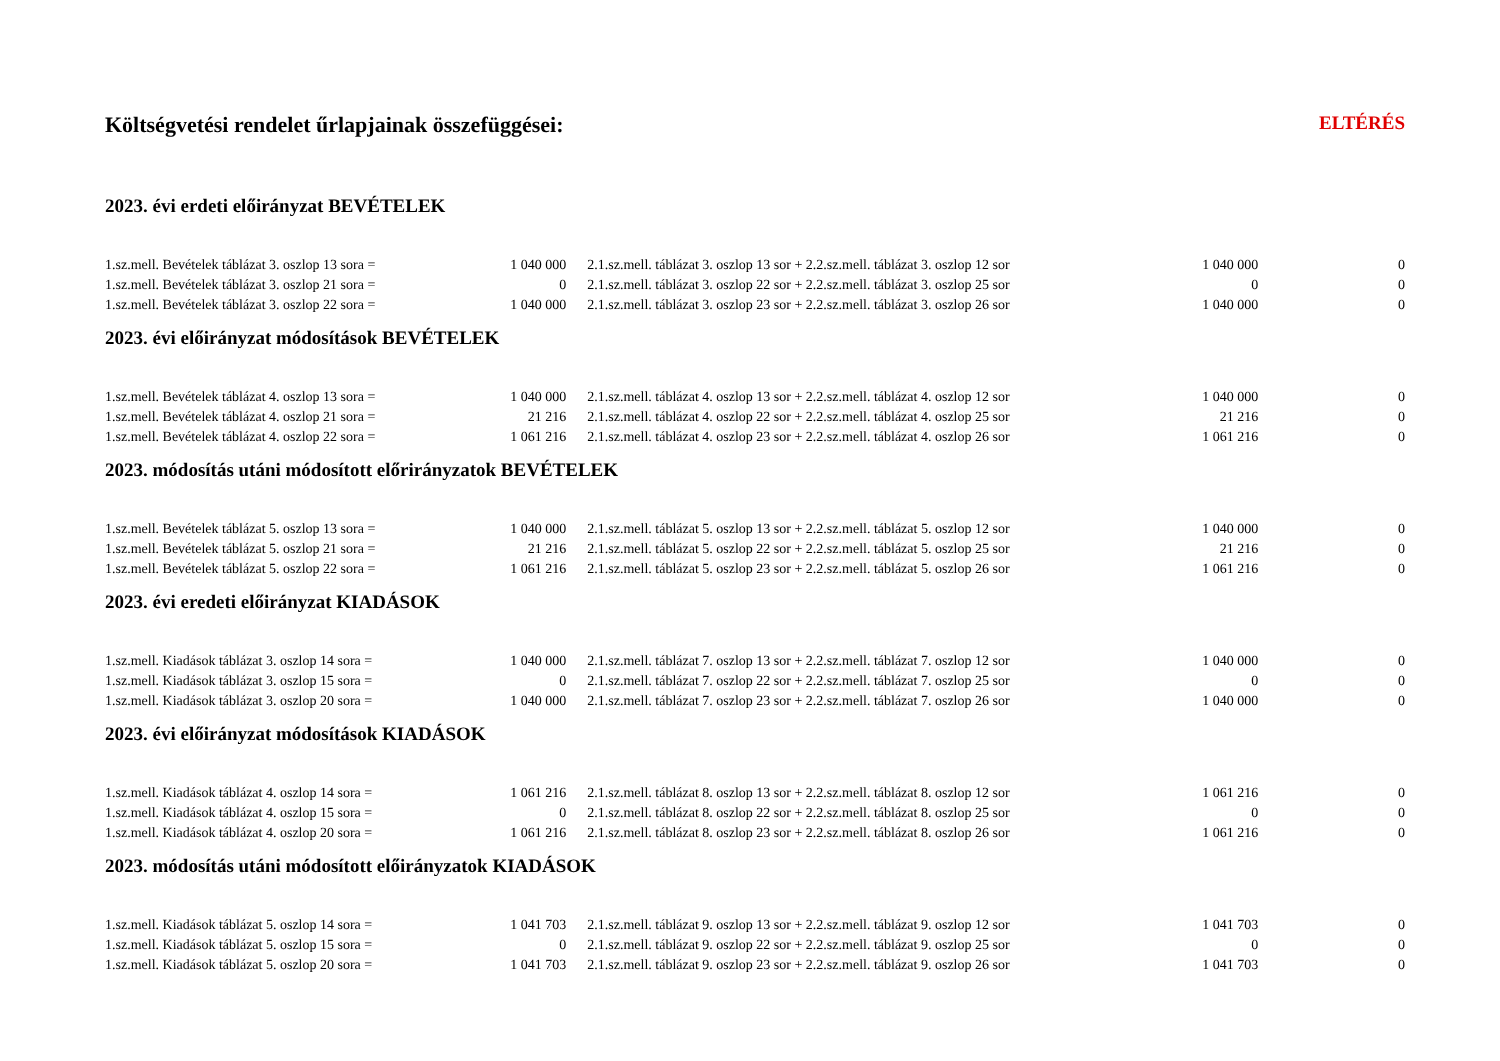Költségvetési rendelet űrlapjainak összefüggései: ELTÉRÉS
| 2023. évi erdeti előirányzat BEVÉTELEK | | | | | |
| 1.sz.mell. Bevételek táblázat 3. oszlop 13 sora = | 1 040 000 | | 2.1.sz.mell. táblázat 3. oszlop 13 sor + 2.2.sz.mell. táblázat 3. oszlop 12 sor | 1 040 000 | 0 |
| 1.sz.mell. Bevételek táblázat 3. oszlop 21 sora = | 0 | | 2.1.sz.mell. táblázat 3. oszlop 22 sor + 2.2.sz.mell. táblázat 3. oszlop 25 sor | 0 | 0 |
| 1.sz.mell. Bevételek táblázat 3. oszlop 22 sora = | 1 040 000 | | 2.1.sz.mell. táblázat 3. oszlop 23 sor + 2.2.sz.mell. táblázat 3. oszlop 26 sor | 1 040 000 | 0 |
| 2023. évi előirányzat módosítások BEVÉTELEK | | | | | |
| 1.sz.mell. Bevételek táblázat 4. oszlop 13 sora = | 1 040 000 | | 2.1.sz.mell. táblázat 4. oszlop 13 sor + 2.2.sz.mell. táblázat 4. oszlop 12 sor | 1 040 000 | 0 |
| 1.sz.mell. Bevételek táblázat 4. oszlop 21 sora = | 21 216 | | 2.1.sz.mell. táblázat 4. oszlop 22 sor + 2.2.sz.mell. táblázat 4. oszlop 25 sor | 21 216 | 0 |
| 1.sz.mell. Bevételek táblázat 4. oszlop 22 sora = | 1 061 216 | | 2.1.sz.mell. táblázat 4. oszlop 23 sor + 2.2.sz.mell. táblázat 4. oszlop 26 sor | 1 061 216 | 0 |
| 2023. módosítás utáni módosított előrirányzatok BEVÉTELEK | | | | | |
| 1.sz.mell. Bevételek táblázat 5. oszlop 13 sora = | 1 040 000 | | 2.1.sz.mell. táblázat 5. oszlop 13 sor + 2.2.sz.mell. táblázat 5. oszlop 12 sor | 1 040 000 | 0 |
| 1.sz.mell. Bevételek táblázat 5. oszlop 21 sora = | 21 216 | | 2.1.sz.mell. táblázat 5. oszlop 22 sor + 2.2.sz.mell. táblázat 5. oszlop 25 sor | 21 216 | 0 |
| 1.sz.mell. Bevételek táblázat 5. oszlop 22 sora = | 1 061 216 | | 2.1.sz.mell. táblázat 5. oszlop 23 sor + 2.2.sz.mell. táblázat 5. oszlop 26 sor | 1 061 216 | 0 |
| 2023. évi eredeti előirányzat KIADÁSOK | | | | | |
| 1.sz.mell. Kiadások táblázat 3. oszlop 14 sora = | 1 040 000 | | 2.1.sz.mell. táblázat 7. oszlop 13 sor + 2.2.sz.mell. táblázat 7. oszlop 12 sor | 1 040 000 | 0 |
| 1.sz.mell. Kiadások táblázat 3. oszlop 15 sora = | 0 | | 2.1.sz.mell. táblázat 7. oszlop 22 sor + 2.2.sz.mell. táblázat 7. oszlop 25 sor | 0 | 0 |
| 1.sz.mell. Kiadások táblázat 3. oszlop 20 sora = | 1 040 000 | | 2.1.sz.mell. táblázat 7. oszlop 23 sor + 2.2.sz.mell. táblázat 7. oszlop 26 sor | 1 040 000 | 0 |
| 2023. évi előirányzat módosítások KIADÁSOK | | | | | |
| 1.sz.mell. Kiadások táblázat 4. oszlop 14 sora = | 1 061 216 | | 2.1.sz.mell. táblázat 8. oszlop 13 sor + 2.2.sz.mell. táblázat 8. oszlop 12 sor | 1 061 216 | 0 |
| 1.sz.mell. Kiadások táblázat 4. oszlop 15 sora = | 0 | | 2.1.sz.mell. táblázat 8. oszlop 22 sor + 2.2.sz.mell. táblázat 8. oszlop 25 sor | 0 | 0 |
| 1.sz.mell. Kiadások táblázat 4. oszlop 20 sora = | 1 061 216 | | 2.1.sz.mell. táblázat 8. oszlop 23 sor + 2.2.sz.mell. táblázat 8. oszlop 26 sor | 1 061 216 | 0 |
| 2023. módosítás utáni módosított előirányzatok KIADÁSOK | | | | | |
| 1.sz.mell. Kiadások táblázat 5. oszlop 14 sora = | 1 041 703 | | 2.1.sz.mell. táblázat 9. oszlop 13 sor + 2.2.sz.mell. táblázat 9. oszlop 12 sor | 1 041 703 | 0 |
| 1.sz.mell. Kiadások táblázat 5. oszlop 15 sora = | 0 | | 2.1.sz.mell. táblázat 9. oszlop 22 sor + 2.2.sz.mell. táblázat 9. oszlop 25 sor | 0 | 0 |
| 1.sz.mell. Kiadások táblázat 5. oszlop 20 sora = | 1 041 703 | | 2.1.sz.mell. táblázat 9. oszlop 23 sor + 2.2.sz.mell. táblázat 9. oszlop 26 sor | 1 041 703 | 0 |